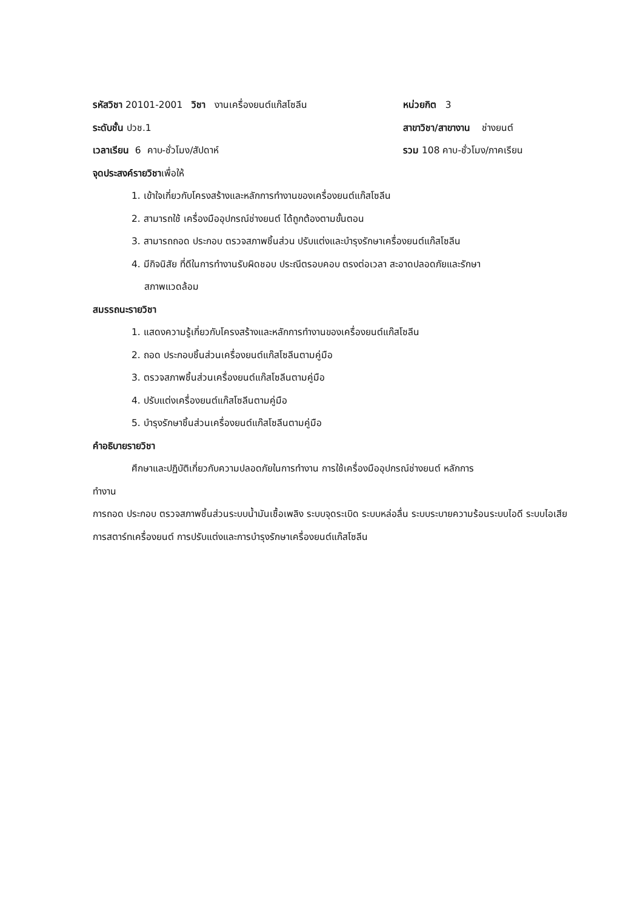รหัสวิชา 20101-2001 วิชา งานเครื่องยนต์แก๊สโซลีน หน่วยกิต 3
ระดับชั้น ปวช.1 สาขาวิชา/สาขางาน ช่างยนต์
เวลาเรียน 6 คาบ-ชั่วโมง/สัปดาห์ รวม 108 คาบ-ชั่วโมง/ภาคเรียน
จุดประสงค์รายวิชาเพื่อให้
1. เข้าใจเกี่ยวกับโครงสร้างและหลักการทำงานของเครื่องยนต์แก๊สโซลีน
2. สามารถใช้ เครื่องมืออุปกรณ์ช่างยนต์ ได้ถูกต้องตามขั้นตอน
3. สามารถถอด ประกอบ ตรวจสภาพชิ้นส่วน ปรับแต่งและบำรุงรักษาเครื่องยนต์แก๊สโซลีน
4. มีกิจนิสัย ที่ดีในการทำงานรับผิดชอบ ประณีตรอบคอบ ตรงต่อเวลา สะอาดปลอดภัยและรักษา
สภาพแวดล้อม
สมรรถนะรายวิชา
1. แสดงความรู้เกี่ยวกับโครงสร้างและหลักการทำงานของเครื่องยนต์แก๊สโซลีน
2. ถอด ประกอบชิ้นส่วนเครื่องยนต์แก๊สโซลีนตามคู่มือ
3. ตรวจสภาพชิ้นส่วนเครื่องยนต์แก๊สโซลีนตามคู่มือ
4. ปรับแต่งเครื่องยนต์แก๊สโซลีนตามคู่มือ
5. บำรุงรักษาชิ้นส่วนเครื่องยนต์แก๊สโซลีนตามคู่มือ
คำอธิบายรายวิชา
ศึกษาและปฏิบัติเกี่ยวกับความปลอดภัยในการทำงาน การใช้เครื่องมืออุปกรณ์ช่างยนต์ หลักการ
ทำงาน
การถอด ประกอบ ตรวจสภาพชิ้นส่วนระบบน้ำมันเชื้อเพลิง ระบบจุดระเบิด ระบบหล่อลื่น ระบบระบายความร้อนระบบไอดี ระบบไอเสีย การสตาร์ทเครื่องยนต์ การปรับแต่งและการบำรุงรักษาเครื่องยนต์แก๊สโซลีน